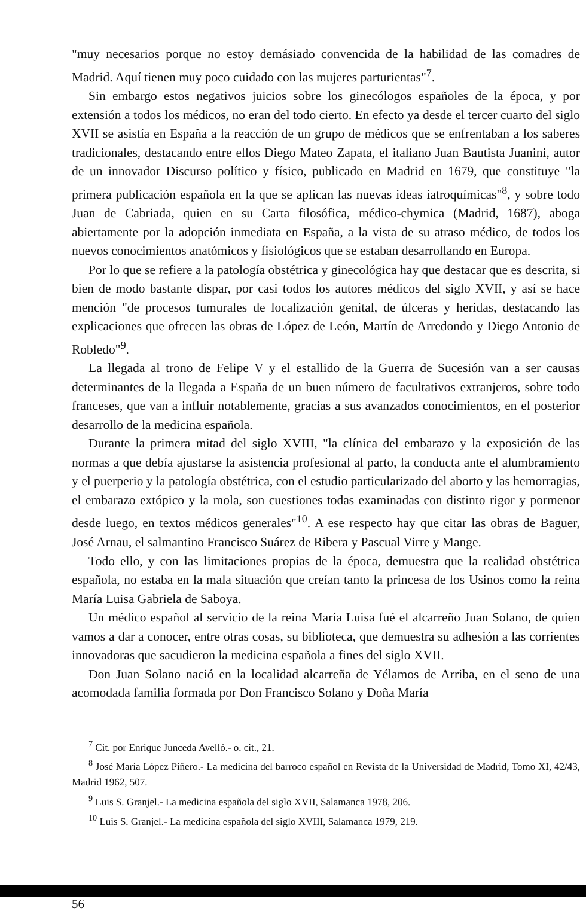"muy necesarios porque no estoy demásiado convencida de la habilidad de las comadres de Madrid. Aquí tienen muy poco cuidado con las mujeres parturientas"<sup>7</sup>.
Sin embargo estos negativos juicios sobre los ginecólogos españoles de la época, y por extensión a todos los médicos, no eran del todo cierto. En efecto ya desde el tercer cuarto del siglo XVII se asistía en España a la reacción de un grupo de médicos que se enfrentaban a los saberes tradicionales, destacando entre ellos Diego Mateo Zapata, el italiano Juan Bautista Juanini, autor de un innovador Discurso político y físico, publicado en Madrid en 1679, que constituye "la primera publicación española en la que se aplican las nuevas ideas iatroquímicas"<sup>8</sup>, y sobre todo Juan de Cabriada, quien en su Carta filosófica, médico-chymica (Madrid, 1687), aboga abiertamente por la adopción inmediata en España, a la vista de su atraso médico, de todos los nuevos conocimientos anatómicos y fisiológicos que se estaban desarrollando en Europa.
Por lo que se refiere a la patología obstétrica y ginecológica hay que destacar que es descrita, si bien de modo bastante dispar, por casi todos los autores médicos del siglo XVII, y así se hace mención "de procesos tumurales de localización genital, de úlceras y heridas, destacando las explicaciones que ofrecen las obras de López de León, Martín de Arredondo y Diego Antonio de Robledo"<sup>9</sup>.
La llegada al trono de Felipe V y el estallido de la Guerra de Sucesión van a ser causas determinantes de la llegada a España de un buen número de facultativos extranjeros, sobre todo franceses, que van a influir notablemente, gracias a sus avanzados conocimientos, en el posterior desarrollo de la medicina española.
Durante la primera mitad del siglo XVIII, "la clínica del embarazo y la exposición de las normas a que debía ajustarse la asistencia profesional al parto, la conducta ante el alumbramiento y el puerperio y la patología obstétrica, con el estudio particularizado del aborto y las hemorragias, el embarazo extópico y la mola, son cuestiones todas examinadas con distinto rigor y pormenor desde luego, en textos médicos generales"<sup>10</sup>. A ese respecto hay que citar las obras de Baguer, José Arnau, el salmantino Francisco Suárez de Ribera y Pascual Virre y Mange.
Todo ello, y con las limitaciones propias de la época, demuestra que la realidad obstétrica española, no estaba en la mala situación que creían tanto la princesa de los Usinos como la reina María Luisa Gabriela de Saboya.
Un médico español al servicio de la reina María Luisa fué el alcarreño Juan Solano, de quien vamos a dar a conocer, entre otras cosas, su biblioteca, que demuestra su adhesión a las corrientes innovadoras que sacudieron la medicina española a fines del siglo XVII.
Don Juan Solano nació en la localidad alcarreña de Yélamos de Arriba, en el seno de una acomodada familia formada por Don Francisco Solano y Doña María
<sup>7</sup> Cit. por Enrique Junceda Avelló.- o. cit., 21.
<sup>8</sup> José María López Piñero.- La medicina del barroco español en Revista de la Universidad de Madrid, Tomo XI, 42/43, Madrid 1962, 507.
<sup>9</sup> Luis S. Granjel.- La medicina española del siglo XVII, Salamanca 1978, 206.
<sup>10</sup> Luis S. Granjel.- La medicina española del siglo XVIII, Salamanca 1979, 219.
56